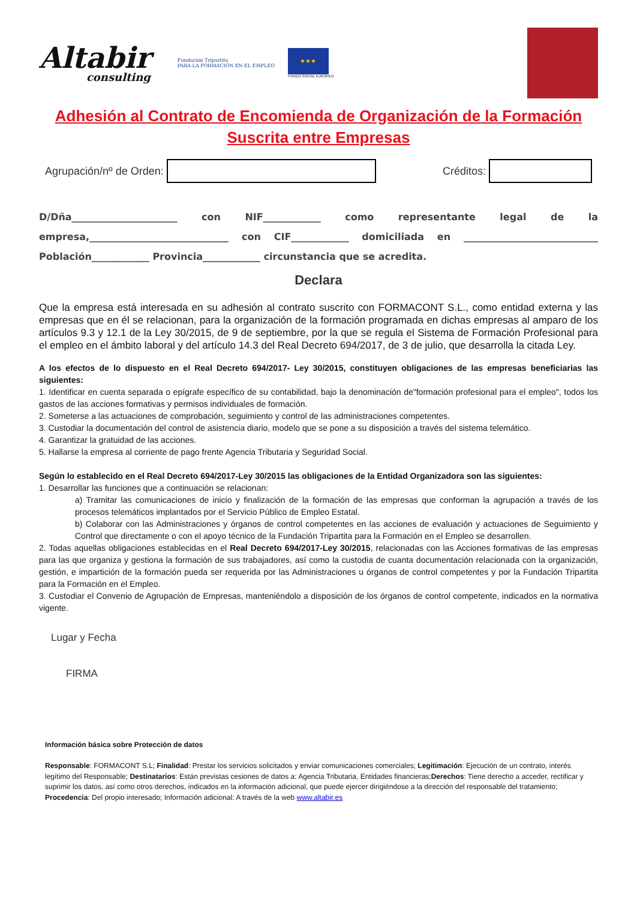Altabir
consulting
Fundación Tripartita
PARA LA FORMACIÓN EN EL EMPLEO
★★★
FONDO SOCIAL EUROPEO
Adhesión al Contrato de Encomienda de Organización de la Formación
Suscrita entre Empresas
Agrupación/nº de Orden:
Créditos:
D/Dña______________________ con NIF____________ como representante legal de la empresa,_____________________________ con CIF____________ domiciliada en ____________________________ Población____________ Provincia____________ circunstancia que se acredita.
Declara
Que la empresa está interesada en su adhesión al contrato suscrito con FORMACONT S.L., como entidad externa y las empresas que en él se relacionan, para la organización de la formación programada en dichas empresas al amparo de los artículos 9.3 y 12.1 de la Ley 30/2015, de 9 de septiembre, por la que se regula el Sistema de Formación Profesional para el empleo en el ámbito laboral y del artículo 14.3 del Real Decreto 694/2017, de 3 de julio, que desarrolla la citada Ley.
A los efectos de lo dispuesto en el Real Decreto 694/2017- Ley 30/2015, constituyen obligaciones de las empresas beneficiarias las siguientes:
1. Identificar en cuenta separada o epígrafe específico de su contabilidad, bajo la denominación de"formación profesional para el empleo", todos los gastos de las acciones formativas y permisos individuales de formación.
2. Someterse a las actuaciones de comprobación, seguimiento y control de las administraciones competentes.
3. Custodiar la documentación del control de asistencia diario, modelo que se pone a su disposición a través del sistema telemático.
4. Garantizar la gratuidad de las acciones.
5. Hallarse la empresa al corriente de pago frente Agencia Tributaria y Seguridad Social.
Según lo establecido en el Real Decreto 694/2017-Ley 30/2015 las obligaciones de la Entidad Organizadora son las siguientes:
1. Desarrollar las funciones que a continuación se relacionan:
a) Tramitar las comunicaciones de inicio y finalización de la formación de las empresas que conforman la agrupación a través de los procesos telemáticos implantados por el Servicio Público de Empleo Estatal.
b) Colaborar con las Administraciones y órganos de control competentes en las acciones de evaluación y actuaciones de Seguimiento y Control que directamente o con el apoyo técnico de la Fundación Tripartita para la Formación en el Empleo se desarrollen.
2. Todas aquellas obligaciones establecidas en el Real Decreto 694/2017-Ley 30/2015, relacionadas con las Acciones formativas de las empresas para las que organiza y gestiona la formación de sus trabajadores, así como la custodia de cuanta documentación relacionada con la organización, gestión, e impartición de la formación pueda ser requerida por las Administraciones u órganos de control competentes y por la Fundación Tripartita para la Formación en el Empleo.
3. Custodiar el Convenio de Agrupación de Empresas, manteniéndolo a disposición de los órganos de control competente, indicados en la normativa vigente.
Lugar y Fecha
FIRMA
Información básica sobre Protección de datos
Responsable: FORMACONT S.L; Finalidad: Prestar los servicios solicitados y enviar comunicaciones comerciales; Legitimación: Ejecución de un contrato, interés legítimo del Responsable; Destinatarios: Están previstas cesiones de datos a: Agencia Tributaria, Entidades financieras;Derechos: Tiene derecho a acceder, rectificar y suprimir los datos, así como otros derechos, indicados en la información adicional, que puede ejercer dirigiéndose a la dirección del responsable del tratamiento; Procedencia: Del propio interesado; Información adicional: A través de la web www.altabir.es